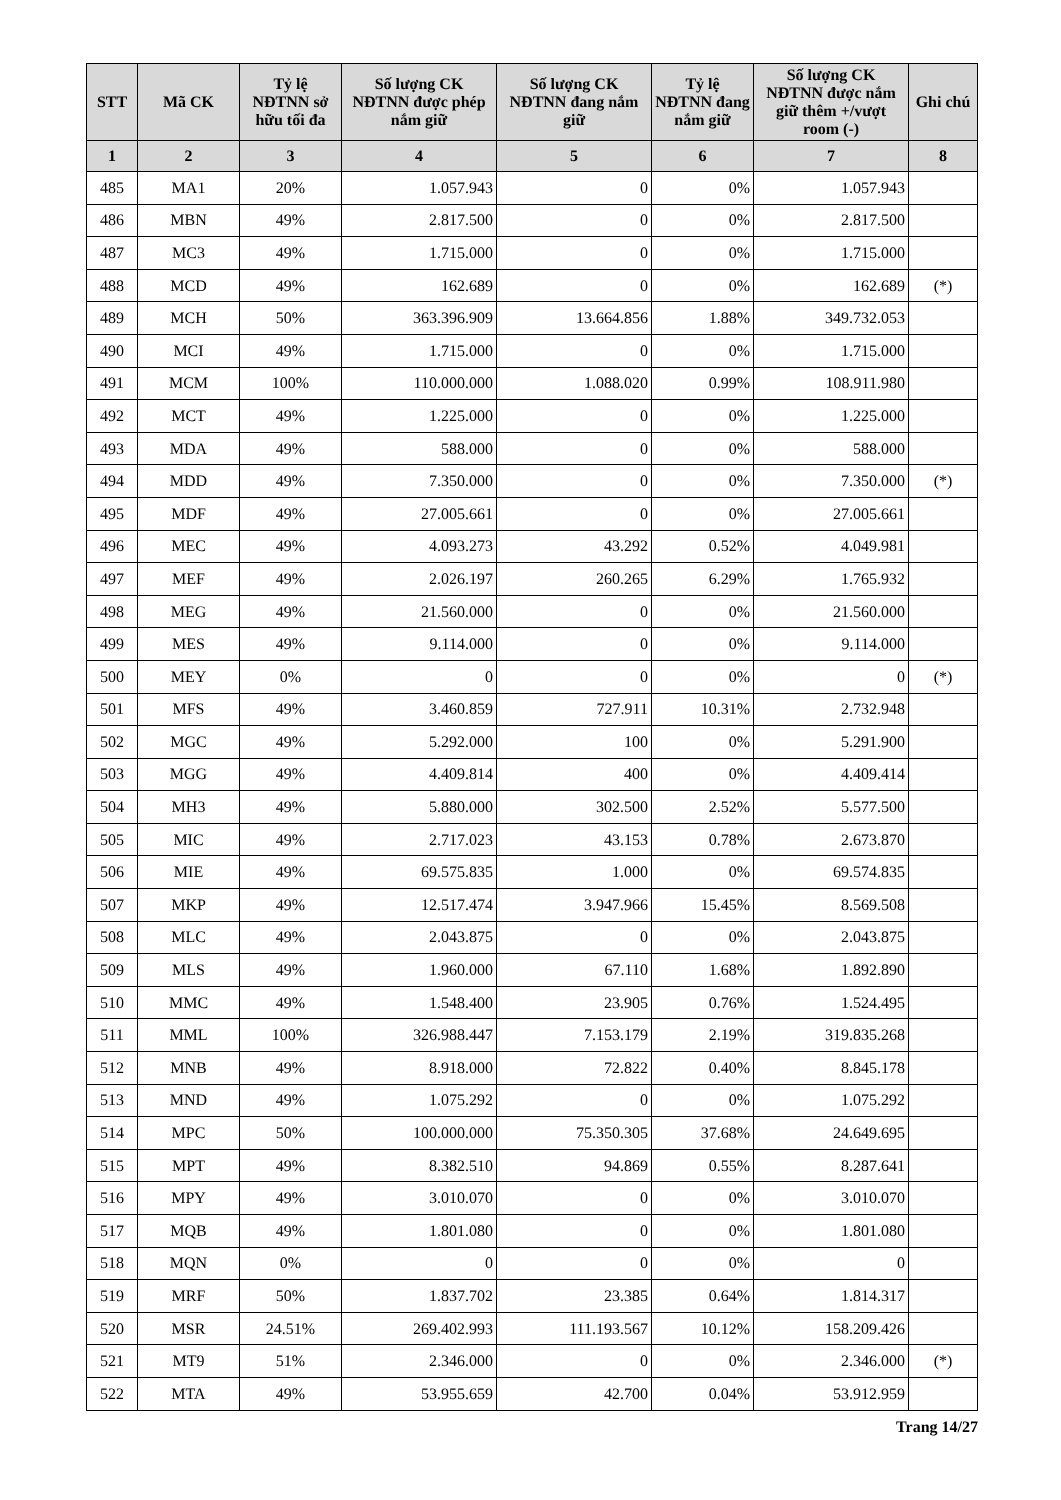| STT | Mã CK | Tỷ lệ NĐTNN sở hữu tối đa | Số lượng CK NĐTNN được phép nắm giữ | Số lượng CK NĐTNN đang nắm giữ | Tỷ lệ NĐTNN đang nắm giữ | Số lượng CK NĐTNN được nắm giữ thêm +/vượt room (-) | Ghi chú |
| --- | --- | --- | --- | --- | --- | --- | --- |
| 1 | 2 | 3 | 4 | 5 | 6 | 7 | 8 |
| 485 | MA1 | 20% | 1.057.943 | 0 | 0% | 1.057.943 | |
| 486 | MBN | 49% | 2.817.500 | 0 | 0% | 2.817.500 | |
| 487 | MC3 | 49% | 1.715.000 | 0 | 0% | 1.715.000 | |
| 488 | MCD | 49% | 162.689 | 0 | 0% | 162.689 | (*) |
| 489 | MCH | 50% | 363.396.909 | 13.664.856 | 1.88% | 349.732.053 | |
| 490 | MCI | 49% | 1.715.000 | 0 | 0% | 1.715.000 | |
| 491 | MCM | 100% | 110.000.000 | 1.088.020 | 0.99% | 108.911.980 | |
| 492 | MCT | 49% | 1.225.000 | 0 | 0% | 1.225.000 | |
| 493 | MDA | 49% | 588.000 | 0 | 0% | 588.000 | |
| 494 | MDD | 49% | 7.350.000 | 0 | 0% | 7.350.000 | (*) |
| 495 | MDF | 49% | 27.005.661 | 0 | 0% | 27.005.661 | |
| 496 | MEC | 49% | 4.093.273 | 43.292 | 0.52% | 4.049.981 | |
| 497 | MEF | 49% | 2.026.197 | 260.265 | 6.29% | 1.765.932 | |
| 498 | MEG | 49% | 21.560.000 | 0 | 0% | 21.560.000 | |
| 499 | MES | 49% | 9.114.000 | 0 | 0% | 9.114.000 | |
| 500 | MEY | 0% | 0 | 0 | 0% | 0 | (*) |
| 501 | MFS | 49% | 3.460.859 | 727.911 | 10.31% | 2.732.948 | |
| 502 | MGC | 49% | 5.292.000 | 100 | 0% | 5.291.900 | |
| 503 | MGG | 49% | 4.409.814 | 400 | 0% | 4.409.414 | |
| 504 | MH3 | 49% | 5.880.000 | 302.500 | 2.52% | 5.577.500 | |
| 505 | MIC | 49% | 2.717.023 | 43.153 | 0.78% | 2.673.870 | |
| 506 | MIE | 49% | 69.575.835 | 1.000 | 0% | 69.574.835 | |
| 507 | MKP | 49% | 12.517.474 | 3.947.966 | 15.45% | 8.569.508 | |
| 508 | MLC | 49% | 2.043.875 | 0 | 0% | 2.043.875 | |
| 509 | MLS | 49% | 1.960.000 | 67.110 | 1.68% | 1.892.890 | |
| 510 | MMC | 49% | 1.548.400 | 23.905 | 0.76% | 1.524.495 | |
| 511 | MML | 100% | 326.988.447 | 7.153.179 | 2.19% | 319.835.268 | |
| 512 | MNB | 49% | 8.918.000 | 72.822 | 0.40% | 8.845.178 | |
| 513 | MND | 49% | 1.075.292 | 0 | 0% | 1.075.292 | |
| 514 | MPC | 50% | 100.000.000 | 75.350.305 | 37.68% | 24.649.695 | |
| 515 | MPT | 49% | 8.382.510 | 94.869 | 0.55% | 8.287.641 | |
| 516 | MPY | 49% | 3.010.070 | 0 | 0% | 3.010.070 | |
| 517 | MQB | 49% | 1.801.080 | 0 | 0% | 1.801.080 | |
| 518 | MQN | 0% | 0 | 0 | 0% | 0 | |
| 519 | MRF | 50% | 1.837.702 | 23.385 | 0.64% | 1.814.317 | |
| 520 | MSR | 24.51% | 269.402.993 | 111.193.567 | 10.12% | 158.209.426 | |
| 521 | MT9 | 51% | 2.346.000 | 0 | 0% | 2.346.000 | (*) |
| 522 | MTA | 49% | 53.955.659 | 42.700 | 0.04% | 53.912.959 | |
Trang 14/27